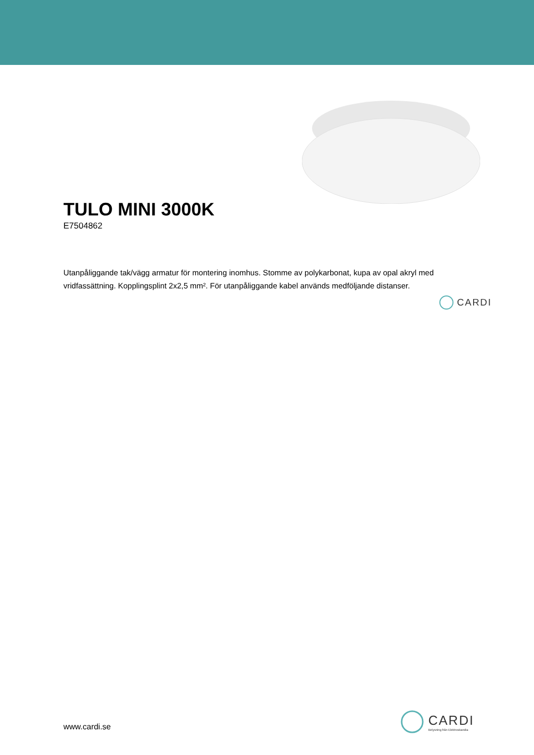TULO MINI 3000K
E7504862
Utanpåliggande tak/vägg armatur för montering inomhus. Stomme av polykarbonat, kupa av opal akryl med vridfassättning. Kopplingsplint 2x2,5 mm². För utanpåliggande kabel används medföljande distanser.
CARDI
www.cardi.se
CARDI
Belysning från Elektroskandia